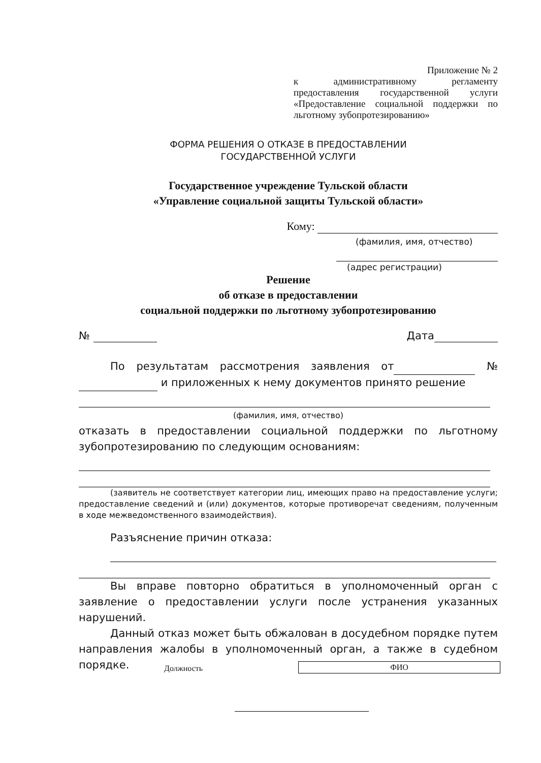Приложение № 2
к административному регламенту предоставления государственной услуги «Предоставление социальной поддержки по льготному зубопротезированию»
ФОРМА РЕШЕНИЯ О ОТКАЗЕ В ПРЕДОСТАВЛЕНИИ
ГОСУДАРСТВЕННОЙ УСЛУГИ
Государственное учреждение Тульской области
«Управление социальной защиты Тульской области»
Кому:
(фамилия, имя, отчество)
(адрес регистрации)
Решение
об отказе в предоставлении
социальной поддержки по льготному зубопротезированию
№ Дата
По результатам рассмотрения заявления от № и приложенных к нему документов принято решение
(фамилия, имя, отчество)
отказать в предоставлении социальной поддержки по льготному зубопротезированию по следующим основаниям:
(заявитель не соответствует категории лиц, имеющих право на предоставление услуги; предоставление сведений и (или) документов, которые противоречат сведениям, полученным в ходе межведомственного взаимодействия).
Разъяснение причин отказа:
Вы вправе повторно обратиться в уполномоченный орган с заявление о предоставлении услуги после устранения указанных нарушений.
Данный отказ может быть обжалован в досудебном порядке путем направления жалобы в уполномоченный орган, а также в судебном порядке.
Должность ФИО